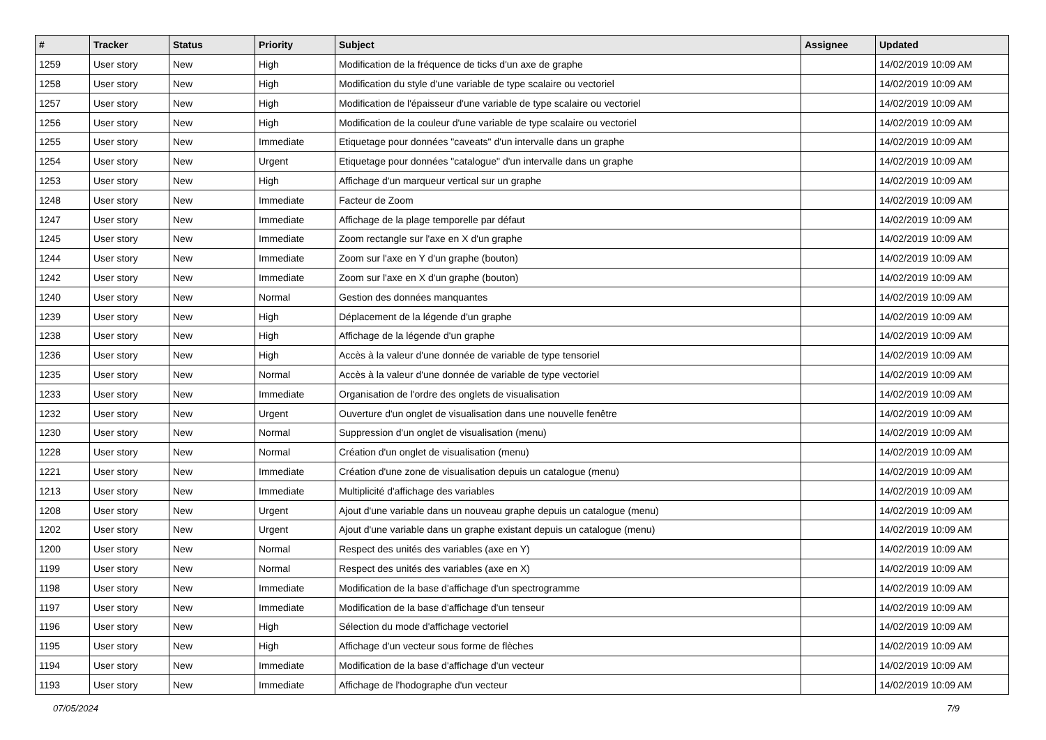| # | Tracker | Status | Priority | Subject | Assignee | Updated |
| --- | --- | --- | --- | --- | --- | --- |
| 1259 | User story | New | High | Modification de la fréquence de ticks d'un axe de graphe | | 14/02/2019 10:09 AM |
| 1258 | User story | New | High | Modification du style d'une variable de type scalaire ou vectoriel | | 14/02/2019 10:09 AM |
| 1257 | User story | New | High | Modification de l'épaisseur d'une variable de type scalaire ou vectoriel | | 14/02/2019 10:09 AM |
| 1256 | User story | New | High | Modification de la couleur d'une variable de type scalaire ou vectoriel | | 14/02/2019 10:09 AM |
| 1255 | User story | New | Immediate | Etiquetage pour données "caveats" d'un intervalle dans un graphe | | 14/02/2019 10:09 AM |
| 1254 | User story | New | Urgent | Etiquetage pour données "catalogue" d'un intervalle dans un graphe | | 14/02/2019 10:09 AM |
| 1253 | User story | New | High | Affichage d'un marqueur vertical sur un graphe | | 14/02/2019 10:09 AM |
| 1248 | User story | New | Immediate | Facteur de Zoom | | 14/02/2019 10:09 AM |
| 1247 | User story | New | Immediate | Affichage de la plage temporelle par défaut | | 14/02/2019 10:09 AM |
| 1245 | User story | New | Immediate | Zoom rectangle sur l'axe en X d'un graphe | | 14/02/2019 10:09 AM |
| 1244 | User story | New | Immediate | Zoom sur l'axe en Y d'un graphe (bouton) | | 14/02/2019 10:09 AM |
| 1242 | User story | New | Immediate | Zoom sur l'axe en X d'un graphe (bouton) | | 14/02/2019 10:09 AM |
| 1240 | User story | New | Normal | Gestion des données manquantes | | 14/02/2019 10:09 AM |
| 1239 | User story | New | High | Déplacement de la légende d'un graphe | | 14/02/2019 10:09 AM |
| 1238 | User story | New | High | Affichage de la légende d'un graphe | | 14/02/2019 10:09 AM |
| 1236 | User story | New | High | Accès à la valeur d'une donnée de variable de type tensoriel | | 14/02/2019 10:09 AM |
| 1235 | User story | New | Normal | Accès à la valeur d'une donnée de variable de type vectoriel | | 14/02/2019 10:09 AM |
| 1233 | User story | New | Immediate | Organisation de l'ordre des onglets de visualisation | | 14/02/2019 10:09 AM |
| 1232 | User story | New | Urgent | Ouverture d'un onglet de visualisation dans une nouvelle fenêtre | | 14/02/2019 10:09 AM |
| 1230 | User story | New | Normal | Suppression d'un onglet de visualisation (menu) | | 14/02/2019 10:09 AM |
| 1228 | User story | New | Normal | Création d'un onglet de visualisation (menu) | | 14/02/2019 10:09 AM |
| 1221 | User story | New | Immediate | Création d'une zone de visualisation depuis un catalogue (menu) | | 14/02/2019 10:09 AM |
| 1213 | User story | New | Immediate | Multiplicité d'affichage des variables | | 14/02/2019 10:09 AM |
| 1208 | User story | New | Urgent | Ajout d'une variable dans un nouveau graphe depuis un catalogue (menu) | | 14/02/2019 10:09 AM |
| 1202 | User story | New | Urgent | Ajout d'une variable dans un graphe existant depuis un catalogue (menu) | | 14/02/2019 10:09 AM |
| 1200 | User story | New | Normal | Respect des unités des variables (axe en Y) | | 14/02/2019 10:09 AM |
| 1199 | User story | New | Normal | Respect des unités des variables (axe en X) | | 14/02/2019 10:09 AM |
| 1198 | User story | New | Immediate | Modification de la base d'affichage d'un spectrogramme | | 14/02/2019 10:09 AM |
| 1197 | User story | New | Immediate | Modification de la base d'affichage d'un tenseur | | 14/02/2019 10:09 AM |
| 1196 | User story | New | High | Sélection du mode d'affichage vectoriel | | 14/02/2019 10:09 AM |
| 1195 | User story | New | High | Affichage d'un vecteur sous forme de flèches | | 14/02/2019 10:09 AM |
| 1194 | User story | New | Immediate | Modification de la base d'affichage d'un vecteur | | 14/02/2019 10:09 AM |
| 1193 | User story | New | Immediate | Affichage de l'hodographe d'un vecteur | | 14/02/2019 10:09 AM |
07/05/2024 7/9